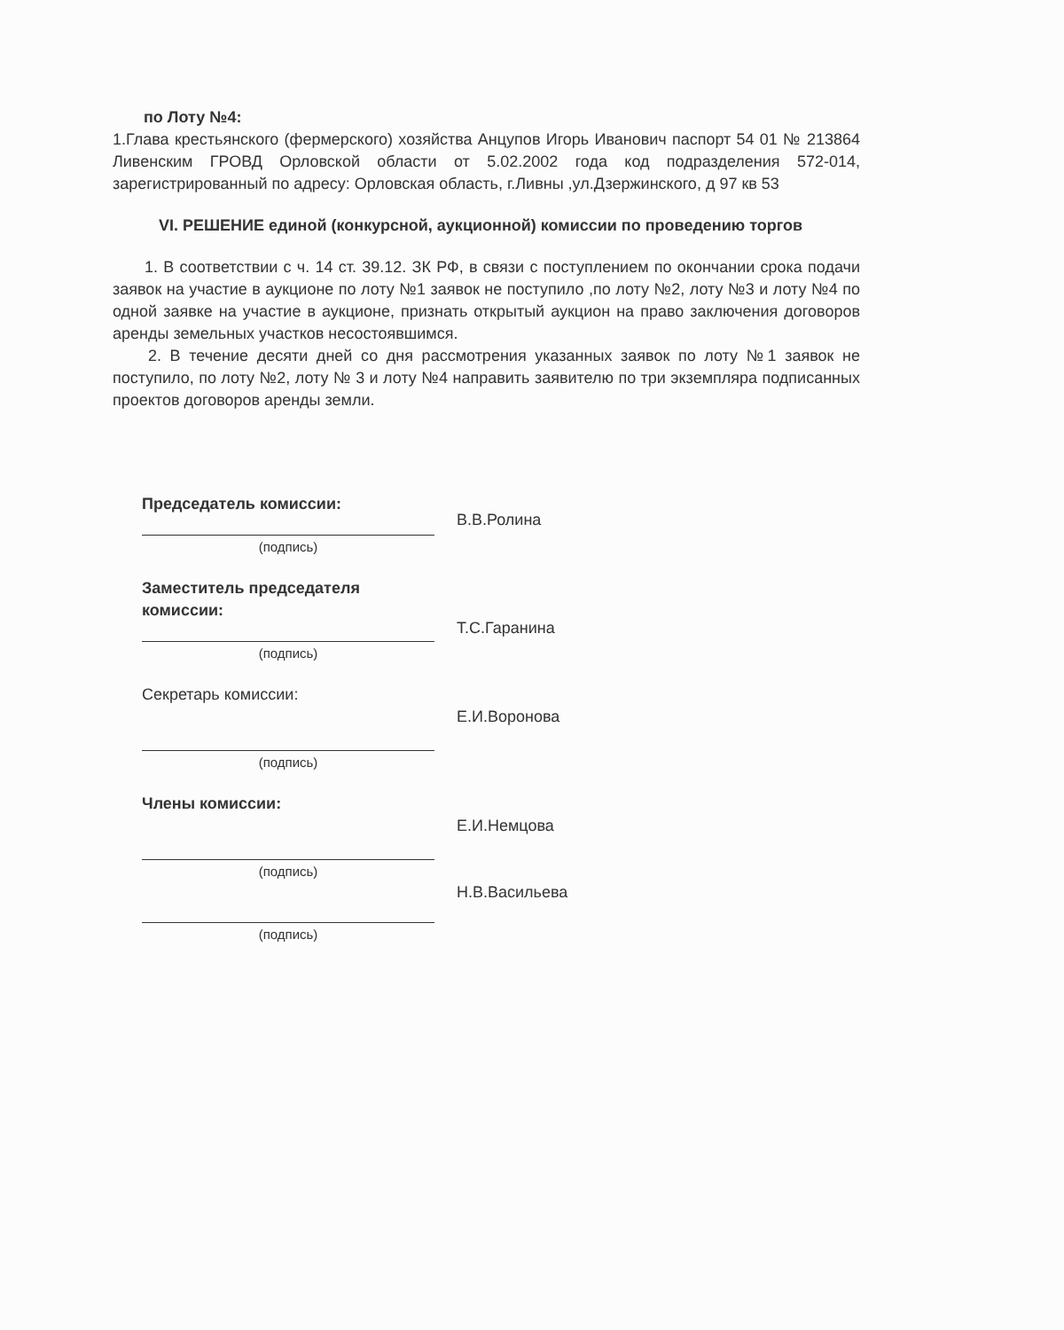по Лоту №4:
1.Глава крестьянского (фермерского) хозяйства Анцупов Игорь Иванович паспорт 54 01 № 213864 Ливенским ГРОВД Орловской области от 5.02.2002 года код подразделения 572-014, зарегистрированный по адресу: Орловская область, г.Ливны ,ул.Дзержинского, д 97 кв 53
VI. РЕШЕНИЕ единой (конкурсной, аукционной) комиссии по проведению торгов
1. В соответствии с ч. 14 ст. 39.12. ЗК РФ, в связи с поступлением по окончании срока подачи заявок на участие в аукционе по лоту №1 заявок не поступило ,по лоту №2, лоту №3 и лоту №4 по одной заявке на участие в аукционе, признать открытый аукцион на право заключения договоров аренды земельных участков несостоявшимся.
2. В течение десяти дней со дня рассмотрения указанных заявок по лоту №1 заявок не поступило, по лоту №2, лоту № 3 и лоту №4 направить заявителю по три экземпляра подписанных проектов договоров аренды земли.
Председатель комиссии:
(подпись)
В.В.Ролина
Заместитель председателя комиссии:
(подпись)
Т.С.Гаранина
Секретарь комиссии:
(подпись)
Е.И.Воронова
Члены комиссии:
(подпись)
(подпись)
Е.И.Немцова
Н.В.Васильева